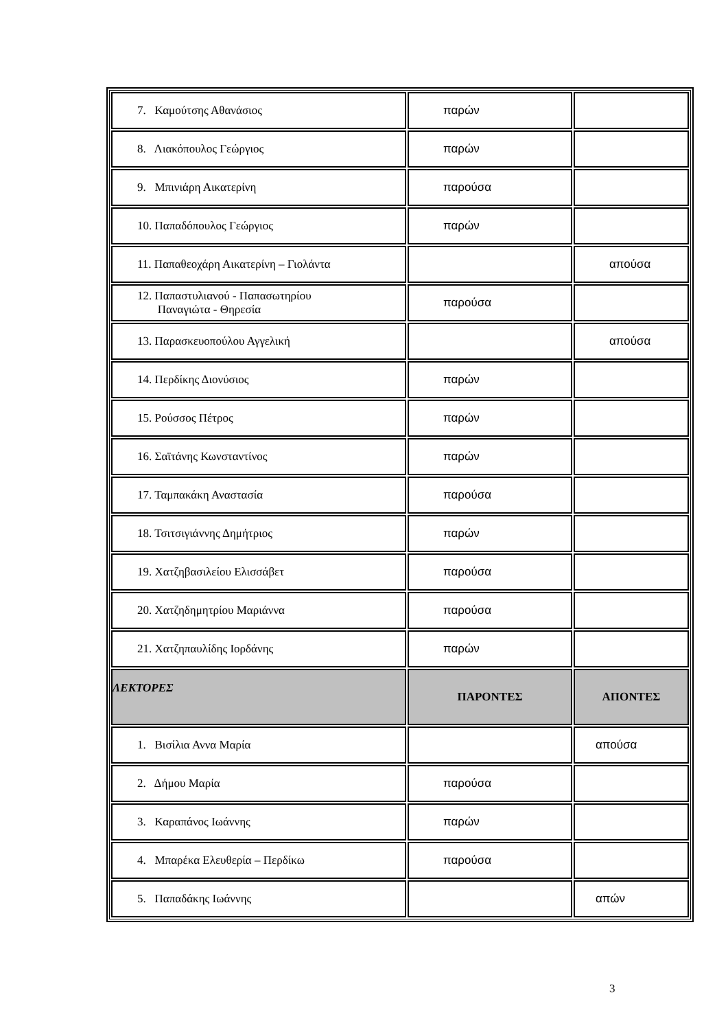| 7. Καμούτσης Αθανάσιος | παρών | |
| 8. Λιακόπουλος Γεώργιος | παρών | |
| 9. Μπινιάρη Αικατερίνη | παρούσα | |
| 10. Παπαδόπουλος Γεώργιος | παρών | |
| 11. Παπαθεοχάρη Αικατερίνη – Γιολάντα | | απούσα |
| 12. Παπαστυλιανού - Παπασωτηρίου Παναγιώτα - Θηρεσία | παρούσα | |
| 13. Παρασκευοπούλου Αγγελική | | απούσα |
| 14. Περδίκης Διονύσιος | παρών | |
| 15. Ρούσσος Πέτρος | παρών | |
| 16. Σαϊτάνης Κωνσταντίνος | παρών | |
| 17. Ταμπακάκη Αναστασία | παρούσα | |
| 18. Τσιτσιγιάννης Δημήτριος | παρών | |
| 19. Χατζηβασιλείου Ελισσάβετ | παρούσα | |
| 20. Χατζηδημητρίου Μαριάννα | παρούσα | |
| 21. Χατζηπαυλίδης Ιορδάνης | παρών | |
| ΛΕΚΤΟΡΕΣ | ΠΑΡΟΝΤΕΣ | ΑΠΟΝΤΕΣ |
| 1. Βισίλια Αννα Μαρία | | απούσα |
| 2. Δήμου Μαρία | παρούσα | |
| 3. Καραπάνος Ιωάννης | παρών | |
| 4. Μπαρέκα Ελευθερία – Περδίκω | παρούσα | |
| 5. Παπαδάκης Ιωάννης | | απών |
3